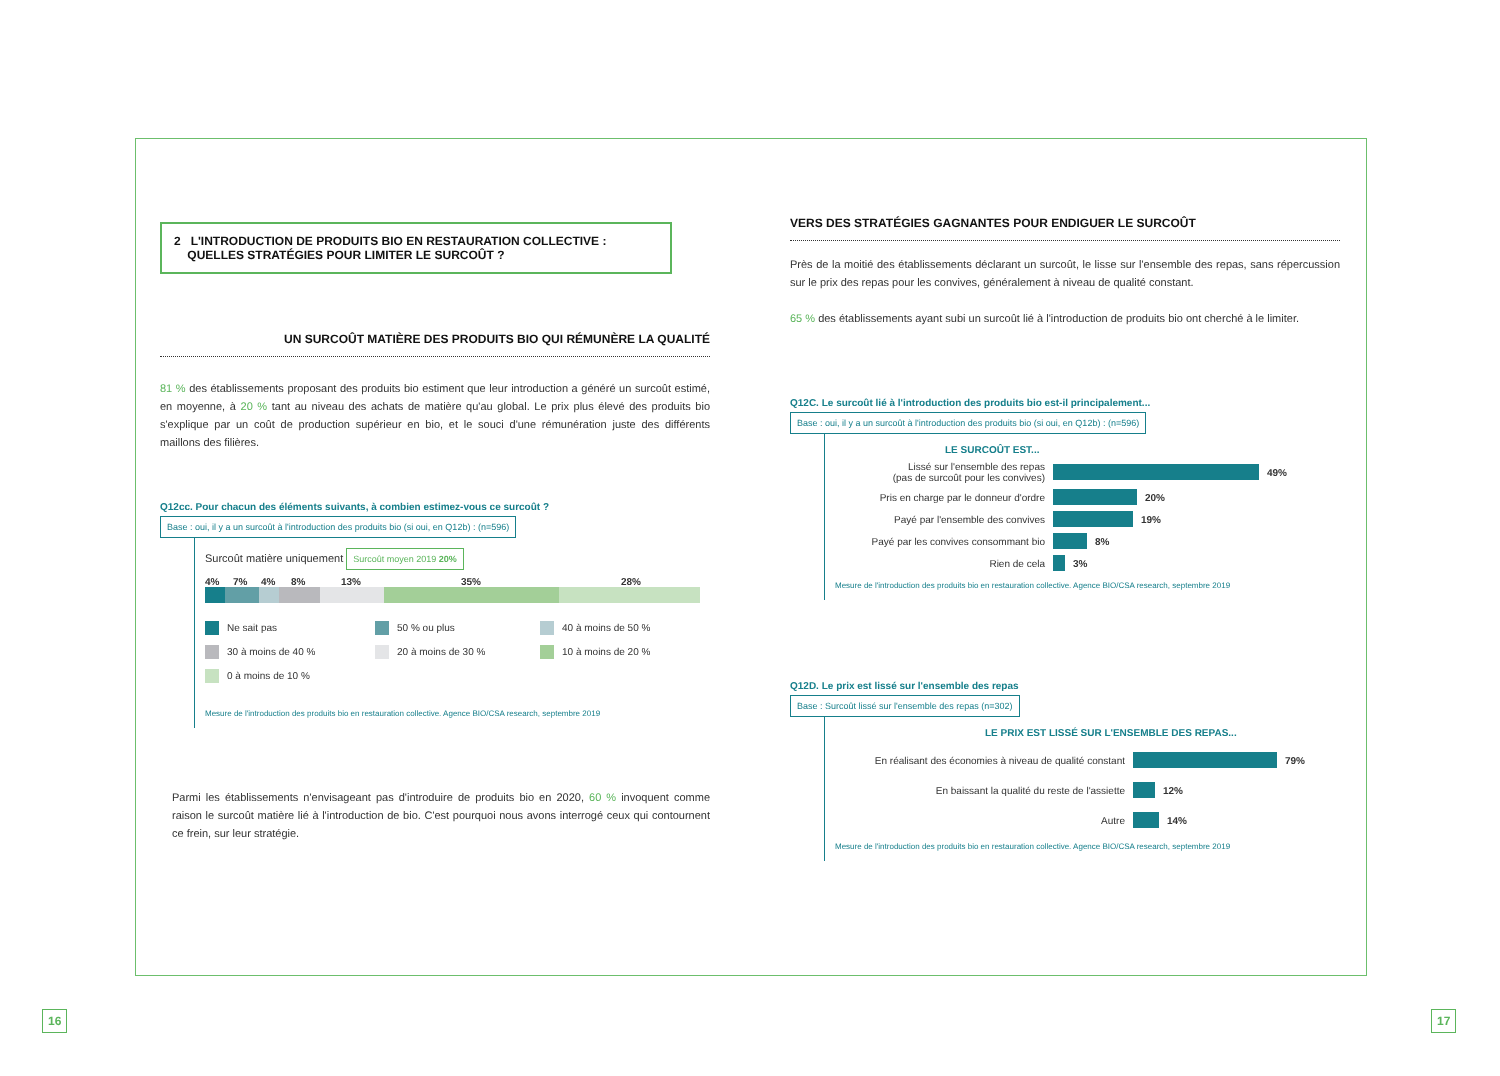2 L'INTRODUCTION DE PRODUITS BIO EN RESTAURATION COLLECTIVE :
QUELLES STRATÉGIES POUR LIMITER LE SURCOÛT ?
UN SURCOÛT MATIÈRE DES PRODUITS BIO QUI RÉMUNÈRE LA QUALITÉ
81 % des établissements proposant des produits bio estiment que leur introduction a généré un surcoût estimé, en moyenne, à 20 % tant au niveau des achats de matière qu'au global. Le prix plus élevé des produits bio s'explique par un coût de production supérieur en bio, et le souci d'une rémunération juste des différents maillons des filières.
Q12cc. Pour chacun des éléments suivants, à combien estimez-vous ce surcoût ?
Base : oui, il y a un surcoût à l'introduction des produits bio (si oui, en Q12b) : (n=596)
Surcoût matière uniquement Surcoût moyen 2019 20%
4% 7% 4% 8% 13% 35% 28%
Ne sait pas
50 % ou plus
40 à moins de 50 %
30 à moins de 40 %
20 à moins de 30 %
10 à moins de 20 %
0 à moins de 10 %
Mesure de l'introduction des produits bio en restauration collective. Agence BIO/CSA research, septembre 2019
Parmi les établissements n'envisageant pas d'introduire de produits bio en 2020, 60 % invoquent comme raison le surcoût matière lié à l'introduction de bio. C'est pourquoi nous avons interrogé ceux qui contournent ce frein, sur leur stratégie.
VERS DES STRATÉGIES GAGNANTES POUR ENDIGUER LE SURCOÛT
Près de la moitié des établissements déclarant un surcoût, le lisse sur l'ensemble des repas, sans répercussion sur le prix des repas pour les convives, généralement à niveau de qualité constant.
65 % des établissements ayant subi un surcoût lié à l'introduction de produits bio ont cherché à le limiter.
Q12C. Le surcoût lié à l'introduction des produits bio est-il principalement...
Base : oui, il y a un surcoût à l'introduction des produits bio (si oui, en Q12b) : (n=596)
LE SURCOÛT EST...
Lissé sur l'ensemble des repas
(pas de surcoût pour les convives) 49%
Pris en charge par le donneur d'ordre 20%
Payé par l'ensemble des convives 19%
Payé par les convives consommant bio 8%
Rien de cela 3%
Mesure de l'introduction des produits bio en restauration collective. Agence BIO/CSA research, septembre 2019
Q12D. Le prix est lissé sur l'ensemble des repas
Base : Surcoût lissé sur l'ensemble des repas (n=302)
LE PRIX EST LISSÉ SUR L'ENSEMBLE DES REPAS...
En réalisant des économies à niveau de qualité constant 79%
En baissant la qualité du reste de l'assiette 12%
Autre 14%
Mesure de l'introduction des produits bio en restauration collective. Agence BIO/CSA research, septembre 2019
16 17